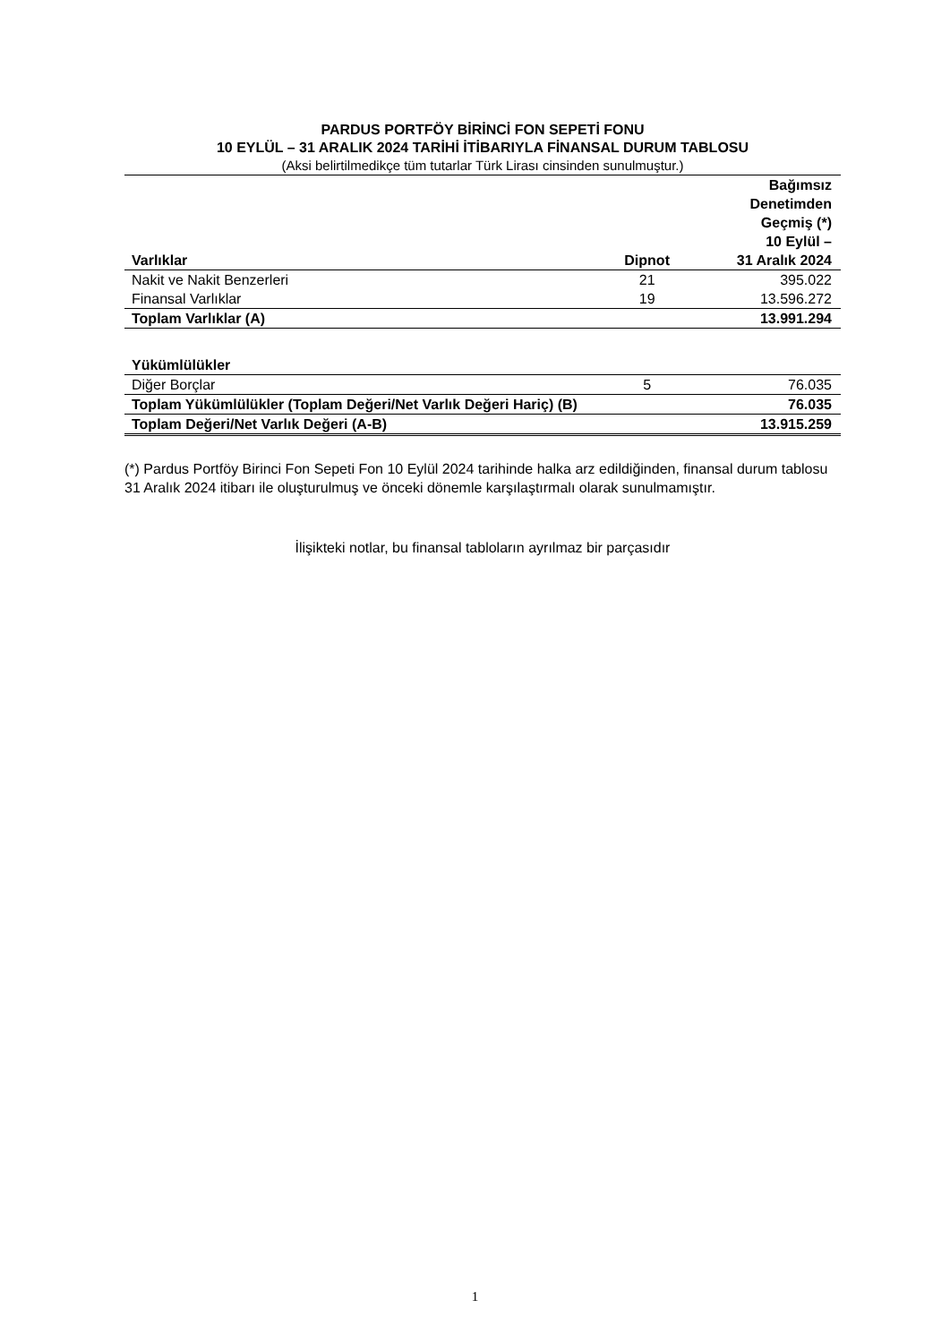PARDUS PORTFÖY BİRİNCİ FON SEPETİ FONU
10 EYLÜL – 31 ARALIK 2024 TARİHİ İTİBARIYLA FİNANSAL DURUM TABLOSU
(Aksi belirtilmedikçe tüm tutarlar Türk Lirası cinsinden sunulmuştur.)
| Varlıklar | Dipnot | Bağımsız Denetimden Geçmiş (*) 10 Eylül – 31 Aralık 2024 |
| --- | --- | --- |
| Nakit ve Nakit Benzerleri | 21 | 395.022 |
| Finansal Varlıklar | 19 | 13.596.272 |
| Toplam Varlıklar (A) | | 13.991.294 |
| Yükümlülükler | | |
| Diğer Borçlar | 5 | 76.035 |
| Toplam Yükümlülükler (Toplam Değeri/Net Varlık Değeri Hariç) (B) | | 76.035 |
| Toplam Değeri/Net Varlık Değeri (A-B) | | 13.915.259 |
(*) Pardus Portföy Birinci Fon Sepeti Fon 10 Eylül 2024 tarihinde halka arz edildiğinden, finansal durum tablosu 31 Aralık 2024 itibarı ile oluşturulmuş ve önceki dönemle karşılaştırmalı olarak sunulmamıştır.
İlişikteki notlar, bu finansal tabloların ayrılmaz bir parçasıdır
1